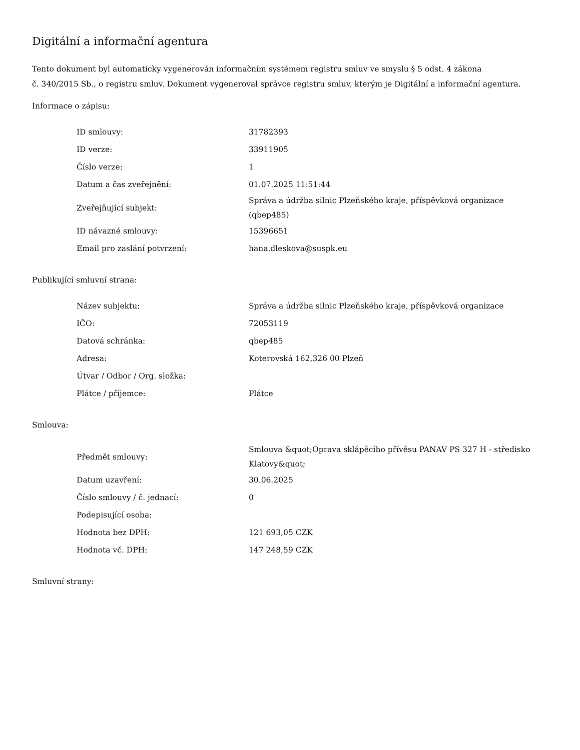Digitální a informační agentura
Tento dokument byl automaticky vygenerován informačním systémem registru smluv ve smyslu § 5 odst. 4 zákona
č. 340/2015 Sb., o registru smluv. Dokument vygeneroval správce registru smluv, kterým je Digitální a informační agentura.
Informace o zápisu:
| ID smlouvy: | 31782393 |
| ID verze: | 33911905 |
| Číslo verze: | 1 |
| Datum a čas zveřejnění: | 01.07.2025 11:51:44 |
| Zveřejňující subjekt: | Správa a údržba silnic Plzeňského kraje, příspěvková organizace (qbep485) |
| ID návazné smlouvy: | 15396651 |
| Email pro zaslání potvrzení: | hana.dleskova@suspk.eu |
Publikující smluvní strana:
| Název subjektu: | Správa a údržba silnic Plzeňského kraje, příspěvková organizace |
| IČO: | 72053119 |
| Datová schránka: | qbep485 |
| Adresa: | Koterovská 162,326 00 Plzeň |
| Útvar / Odbor / Org. složka: | |
| Plátce / příjemce: | Plátce |
Smlouva:
| Předmět smlouvy: | Smlouva &quot;Oprava sklápěcího přívěsu PANAV PS 327 H - středisko Klatovy&quot; |
| Datum uzavření: | 30.06.2025 |
| Číslo smlouvy / č. jednací: | 0 |
| Podepisující osoba: | |
| Hodnota bez DPH: | 121 693,05 CZK |
| Hodnota vč. DPH: | 147 248,59 CZK |
Smluvní strany: